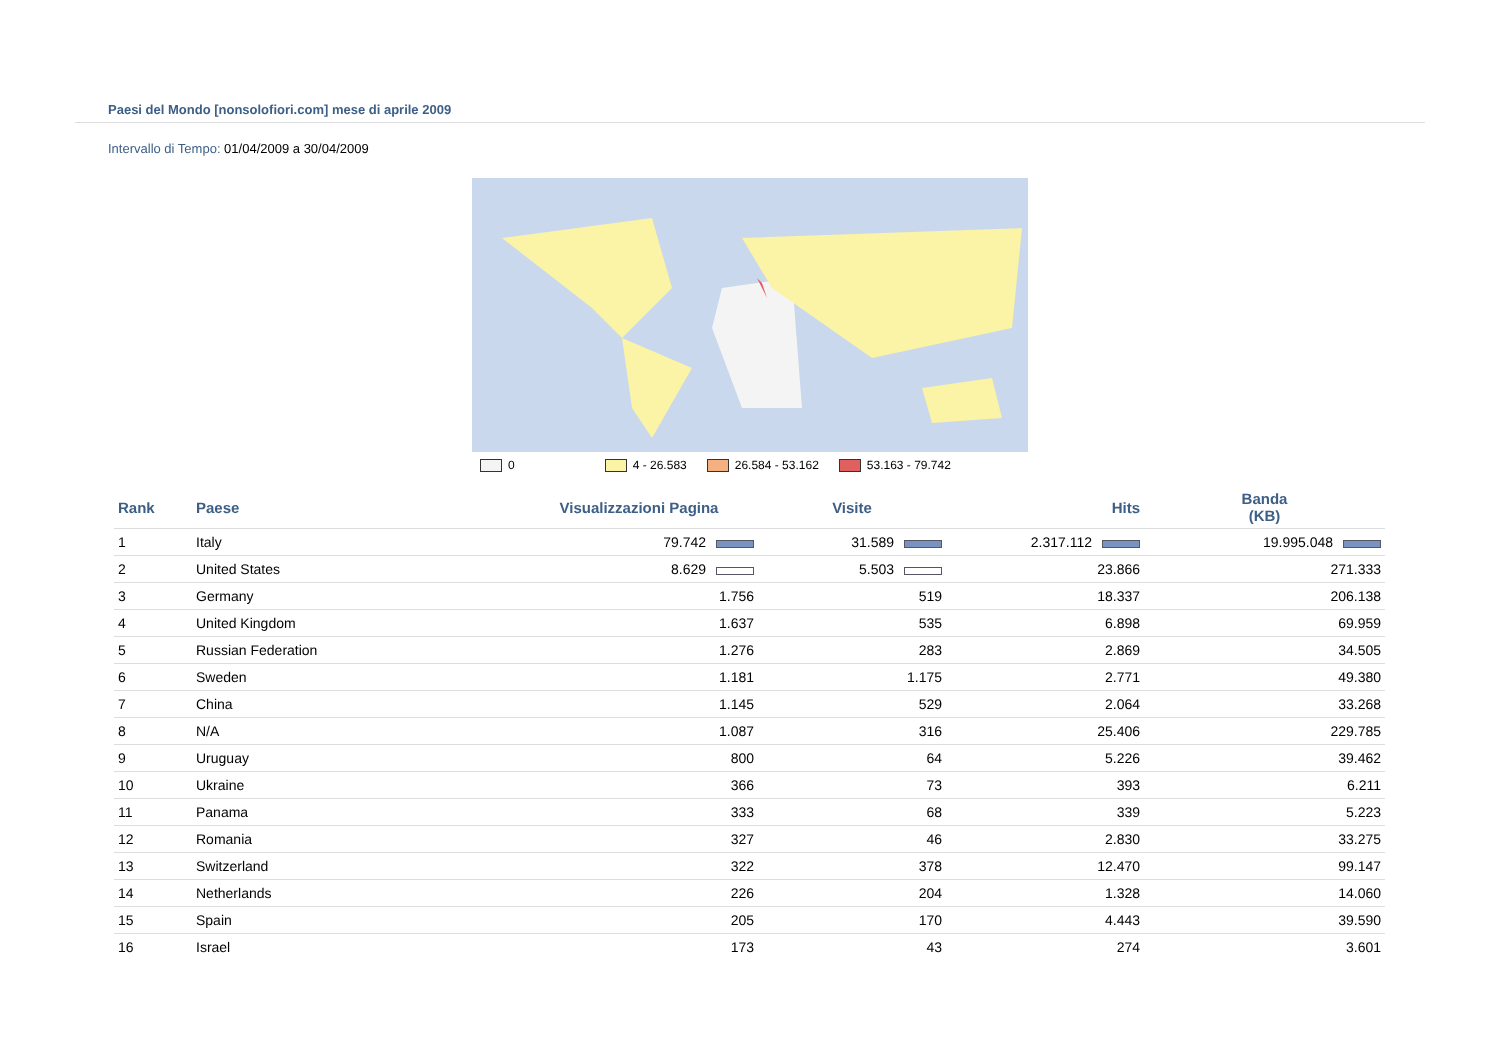Paesi del Mondo [nonsolofiori.com] mese di aprile 2009
Intervallo di Tempo: 01/04/2009 a 30/04/2009
0 4 - 26.583 26.584 - 53.162 53.163 - 79.742
| Rank | Paese | Visualizzazioni Pagina | Visite | Hits | Banda (KB) |
| --- | --- | --- | --- | --- | --- |
| 1 | Italy | 79.742 | 31.589 | 2.317.112 | 19.995.048 |
| 2 | United States | 8.629 | 5.503 | 23.866 | 271.333 |
| 3 | Germany | 1.756 | 519 | 18.337 | 206.138 |
| 4 | United Kingdom | 1.637 | 535 | 6.898 | 69.959 |
| 5 | Russian Federation | 1.276 | 283 | 2.869 | 34.505 |
| 6 | Sweden | 1.181 | 1.175 | 2.771 | 49.380 |
| 7 | China | 1.145 | 529 | 2.064 | 33.268 |
| 8 | N/A | 1.087 | 316 | 25.406 | 229.785 |
| 9 | Uruguay | 800 | 64 | 5.226 | 39.462 |
| 10 | Ukraine | 366 | 73 | 393 | 6.211 |
| 11 | Panama | 333 | 68 | 339 | 5.223 |
| 12 | Romania | 327 | 46 | 2.830 | 33.275 |
| 13 | Switzerland | 322 | 378 | 12.470 | 99.147 |
| 14 | Netherlands | 226 | 204 | 1.328 | 14.060 |
| 15 | Spain | 205 | 170 | 4.443 | 39.590 |
| 16 | Israel | 173 | 43 | 274 | 3.601 |